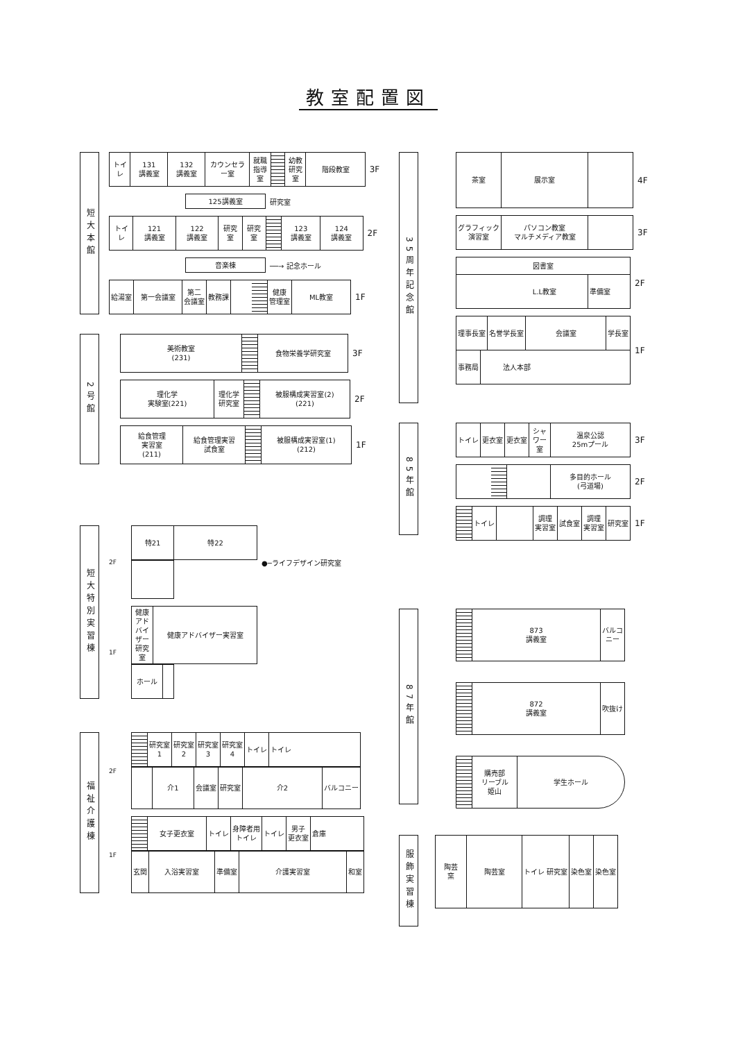教室配置図
短大本館
トイレ 131
講義室
132
講義室
カウンセラー室 就職
指導室
幼教
研究室
階段教室
3F
125講義室
研究室
トイレ 121
講義室
122
講義室
研究室 研究室 123
講義室
124
講義室
2F
音楽棟
──→ 記念ホール
給湯室 第一会議室 第二
会議室
教務課 健康
管理室
ML教室
1F
2号館
美術教室
(231)
食物栄養学研究室
3F
理化学
実験室(221)
理化学
研究室
被服構成実習室(2)
(221)
2F
給食管理
実習室
(211)
給食管理実習
試食室
被服構成実習室(1)
(212)
1F
短大特別実習棟
2F
特21 特22
●─ライフデザイン研究室
1F
健康アドバイザー研究室
健康アドバイザー実習室
ホール
福祉介護棟
2F
研究室
1
研究室
2
研究室
3
研究室
4
トイレ トイレ
介1 会議室 研究室 介2 バルコニー
1F
女子更衣室 トイレ 身障者用
トイレ
トイレ 男子
更衣室
倉庫
玄関 入浴実習室 準備室 介護実習室 和室
35周年記念館
茶室 展示室
4F
グラフィック
演習室
パソコン教室
マルチメディア教室
3F
図書室
L.L教室 準備室
2F
理事長室 名誉学長室 会議室 学長室
事務局 法人本部
1F
85年館
トイレ 更衣室 更衣室 シャワー室 温泉公認
25mプール
3F
多目的ホール
(弓道場)
2F
トイレ 調理
実習室
試食室 調理
実習室
研究室
1F
87年館
873
講義室
バルコニー
872
講義室
吹抜け
購売部
リーブル
姫山
学生ホール
服飾実習棟
陶芸
窯
陶芸室 トイレ 研究室 染色室 染色室